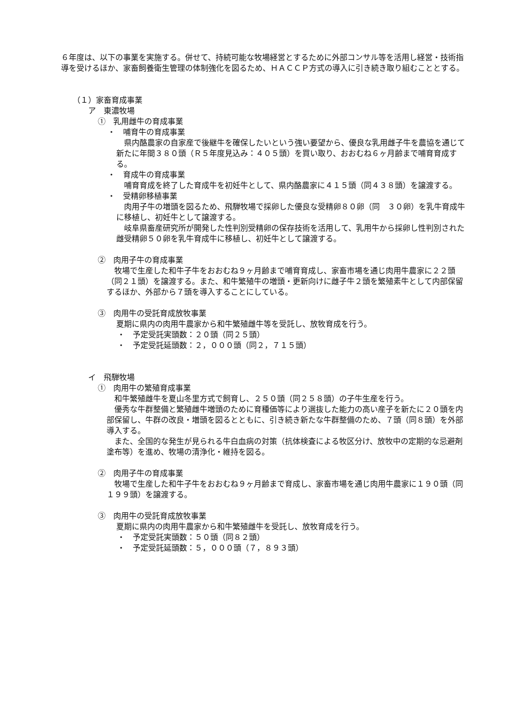６年度は、以下の事業を実施する。併せて、持続可能な牧場経営とするために外部コンサル等を活用し経営・技術指導を受けるほか、家畜飼養衛生管理の体制強化を図るため、ＨＡＣＣＰ方式の導入に引き続き取り組むこととする。
（１）家畜育成事業
ア　東濃牧場
①　乳用雌牛の育成事業
・　哺育牛の育成事業
　県内酪農家の自家産で後継牛を確保したいという強い要望から、優良な乳用雌子牛を農協を通じて新たに年間３８０頭（Ｒ５年度見込み：４０５頭）を買い取り、おおむね６ヶ月齢まで哺育育成する。
・　育成牛の育成事業
　哺育育成を終了した育成牛を初妊牛として、県内酪農家に４１５頭（同４３８頭）を譲渡する。
・　受精卵移植事業
　肉用子牛の増頭を図るため、飛騨牧場で採卵した優良な受精卵８０卵（同　３０卵）を乳牛育成牛に移植し、初妊牛として譲渡する。
　岐阜県畜産研究所が開発した性判別受精卵の保存技術を活用して、乳用牛から採卵し性判別された雌受精卵５０卵を乳牛育成牛に移植し、初妊牛として譲渡する。
②　肉用子牛の育成事業
　牧場で生産した和牛子牛をおおむね９ヶ月齢まで哺育育成し、家畜市場を通じ肉用牛農家に２２頭（同２１頭）を譲渡する。また、和牛繁殖牛の増頭・更新向けに雌子牛２頭を繁殖素牛として内部保留するほか、外部から７頭を導入することにしている。
③　肉用牛の受託育成放牧事業
夏期に県内の肉用牛農家から和牛繁殖雌牛等を受託し、放牧育成を行う。
・　予定受託実頭数：２０頭（同２５頭）
・　予定受託延頭数：２，０００頭（同２，７１５頭）
イ　飛騨牧場
①　肉用牛の繁殖育成事業
　和牛繁殖雌牛を夏山冬里方式で飼育し、２５０頭（同２５８頭）の子牛生産を行う。
　優秀な牛群整備と繁殖雌牛増頭のために育種価等により選抜した能力の高い産子を新たに２０頭を内部保留し、牛群の改良・増頭を図るとともに、引き続き新たな牛群整備のため、７頭（同８頭）を外部導入する。
　また、全国的な発生が見られる牛白血病の対策（抗体検査による牧区分け、放牧中の定期的な忌避剤塗布等）を進め、牧場の清浄化・維持を図る。
②　肉用子牛の育成事業
　牧場で生産した和牛子牛をおおむね９ヶ月齢まで育成し、家畜市場を通じ肉用牛農家に１９０頭（同１９９頭）を譲渡する。
③　肉用牛の受託育成放牧事業
夏期に県内の肉用牛農家から和牛繁殖雌牛を受託し、放牧育成を行う。
・　予定受託実頭数：５０頭（同８２頭）
・　予定受託延頭数：５，０００頭（７，８９３頭）